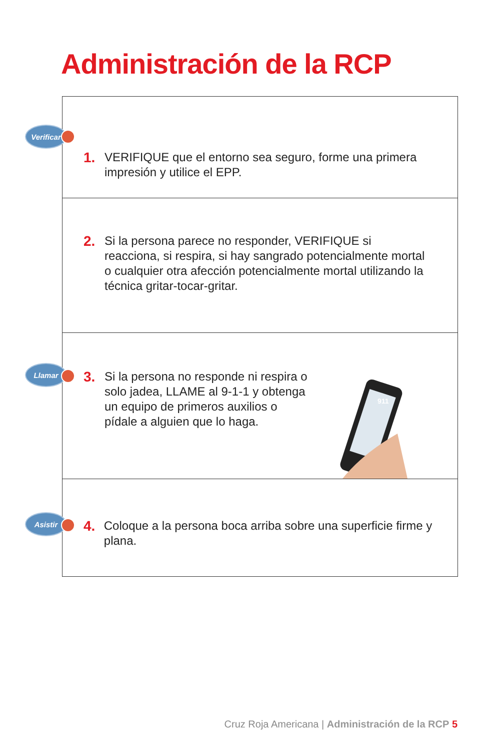Administración de la RCP
Verificar
1.
VERIFIQUE que el entorno sea seguro, forme una primera
impresión y utilice el EPP.
2.
Si la persona parece no responder, VERIFIQUE si
reacciona, si respira, si hay sangrado potencialmente mortal
o cualquier otra afección potencialmente mortal utilizando la
técnica gritar-tocar-gritar.
Llamar
3.
Si la persona no responde ni respira o
solo jadea, LLAME al 9-1-1 y obtenga
un equipo de primeros auxilios o
pídale a alguien que lo haga.
911
Asistir
4.
Coloque a la persona boca arriba sobre una superficie firme y plana.
Cruz Roja Americana | Administración de la RCP 5